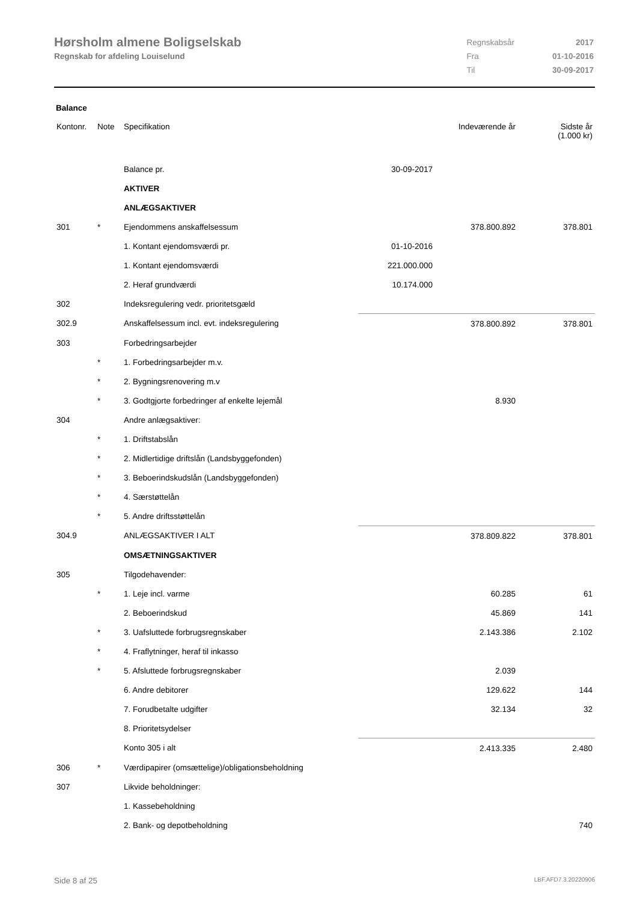Hørsholm almene Boligselskab
Regnskab for afdeling Louiselund
| Regnskabsår | 2017 |
| Fra | 01-10-2016 |
| Til | 30-09-2017 |
Balance
| Kontonr. | Note | Specifikation | | Indeværende år | Sidste år (1.000 kr) |
| | | Balance pr. | 30-09-2017 | | |
| | | AKTIVER | | | |
| | | ANLÆGSAKTIVER | | | |
| 301 | * | Ejendommens anskaffelsessum | | 378.800.892 | 378.801 |
| | | 1. Kontant ejendomsværdi pr. | 01-10-2016 | | |
| | | 1. Kontant ejendomsværdi | 221.000.000 | | |
| | | 2. Heraf grundværdi | 10.174.000 | | |
| 302 | | Indeksregulering vedr. prioritetsgæld | | | |
| 302.9 | | Anskaffelsessum incl. evt. indeksregulering | | 378.800.892 | 378.801 |
| 303 | | Forbedringsarbejder | | | |
| | * | 1. Forbedringsarbejder m.v. | | | |
| | * | 2. Bygningsrenovering m.v | | | |
| | * | 3. Godtgjorte forbedringer af enkelte lejemål | | 8.930 | |
| 304 | | Andre anlægsaktiver: | | | |
| | * | 1. Driftstabslån | | | |
| | * | 2. Midlertidige driftslån (Landsbyggefonden) | | | |
| | * | 3. Beboerindskudslån (Landsbyggefonden) | | | |
| | * | 4. Særstøttelån | | | |
| | * | 5. Andre driftsstøttelån | | | |
| 304.9 | | ANLÆGSAKTIVER I ALT | | 378.809.822 | 378.801 |
| | | OMSÆTNINGSAKTIVER | | | |
| 305 | | Tilgodehavender: | | | |
| | * | 1. Leje incl. varme | | 60.285 | 61 |
| | | 2. Beboerindskud | | 45.869 | 141 |
| | * | 3. Uafsluttede forbrugsregnskaber | | 2.143.386 | 2.102 |
| | * | 4. Fraflytninger, heraf til inkasso | | | |
| | * | 5. Afsluttede forbrugsregnskaber | | 2.039 | |
| | | 6. Andre debitorer | | 129.622 | 144 |
| | | 7. Forudbetalte udgifter | | 32.134 | 32 |
| | | 8. Prioritetsydelser | | | |
| | | Konto 305 i alt | | 2.413.335 | 2.480 |
| 306 | * | Værdipapirer (omsættelige)/obligationsbeholdning | | | |
| 307 | | Likvide beholdninger: | | | |
| | | 1. Kassebeholdning | | | |
| | | 2. Bank- og depotbeholdning | | | 740 |
Side 8 af 25 LBF.AFD7.3.20220906